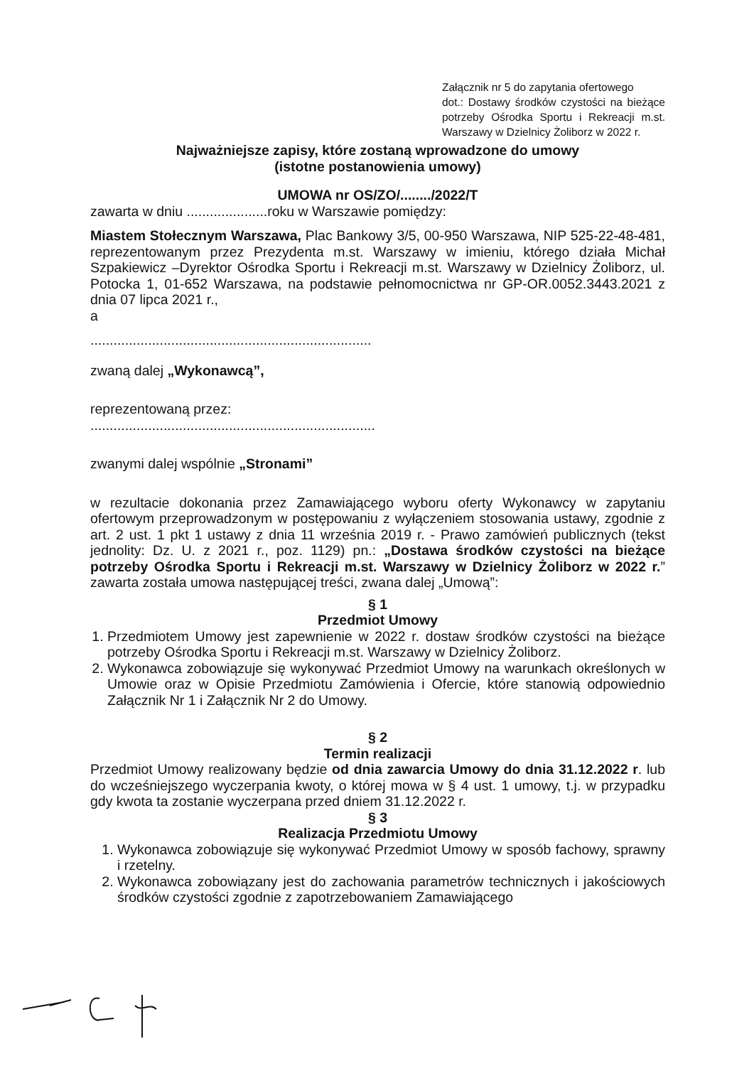Załącznik nr 5 do zapytania ofertowego
dot.: Dostawy środków czystości na bieżące potrzeby Ośrodka Sportu i Rekreacji m.st. Warszawy w Dzielnicy Żoliborz w 2022 r.
Najważniejsze zapisy, które zostaną wprowadzone do umowy
(istotne postanowienia umowy)
UMOWA nr OS/ZO/......../2022/T
zawarta w dniu .....................roku w Warszawie pomiędzy:
Miastem Stołecznym Warszawa, Plac Bankowy 3/5, 00-950 Warszawa, NIP 525-22-48-481, reprezentowanym przez Prezydenta m.st. Warszawy w imieniu, którego działa Michał Szpakiewicz –Dyrektor Ośrodka Sportu i Rekreacji m.st. Warszawy w Dzielnicy Żoliborz, ul. Potocka 1, 01-652 Warszawa, na podstawie pełnomocnictwa nr GP-OR.0052.3443.2021 z dnia 07 lipca 2021 r.,
a
.........................................................................
zwaną dalej „Wykonawcą”,
reprezentowaną przez:
..........................................................................
zwanymi dalej wspólnie „Stronami”
w rezultacie dokonania przez Zamawiającego wyboru oferty Wykonawcy w zapytaniu ofertowym przeprowadzonym w postępowaniu z wyłączeniem stosowania ustawy, zgodnie z art. 2 ust. 1 pkt 1 ustawy z dnia 11 września 2019 r. - Prawo zamówień publicznych (tekst jednolity: Dz. U. z 2021 r., poz. 1129) pn.: „Dostawa środków czystości na bieżące potrzeby Ośrodka Sportu i Rekreacji m.st. Warszawy w Dzielnicy Żoliborz w 2022 r.” zawarta została umowa następującej treści, zwana dalej „Umową”:
§ 1
Przedmiot Umowy
1. Przedmiotem Umowy jest zapewnienie w 2022 r. dostaw środków czystości na bieżące potrzeby Ośrodka Sportu i Rekreacji m.st. Warszawy w Dzielnicy Żoliborz.
2. Wykonawca zobowiązuje się wykonywać Przedmiot Umowy na warunkach określonych w Umowie oraz w Opisie Przedmiotu Zamówienia i Ofercie, które stanowią odpowiednio Załącznik Nr 1 i Załącznik Nr 2 do Umowy.
§ 2
Termin realizacji
Przedmiot Umowy realizowany będzie od dnia zawarcia Umowy do dnia 31.12.2022 r. lub do wcześniejszego wyczerpania kwoty, o której mowa w § 4 ust. 1 umowy, t.j. w przypadku gdy kwota ta zostanie wyczerpana przed dniem 31.12.2022 r.
§ 3
Realizacja Przedmiotu Umowy
1. Wykonawca zobowiązuje się wykonywać Przedmiot Umowy w sposób fachowy, sprawny i rzetelny.
2. Wykonawca zobowiązany jest do zachowania parametrów technicznych i jakościowych środków czystości zgodnie z zapotrzebowaniem Zamawiającego